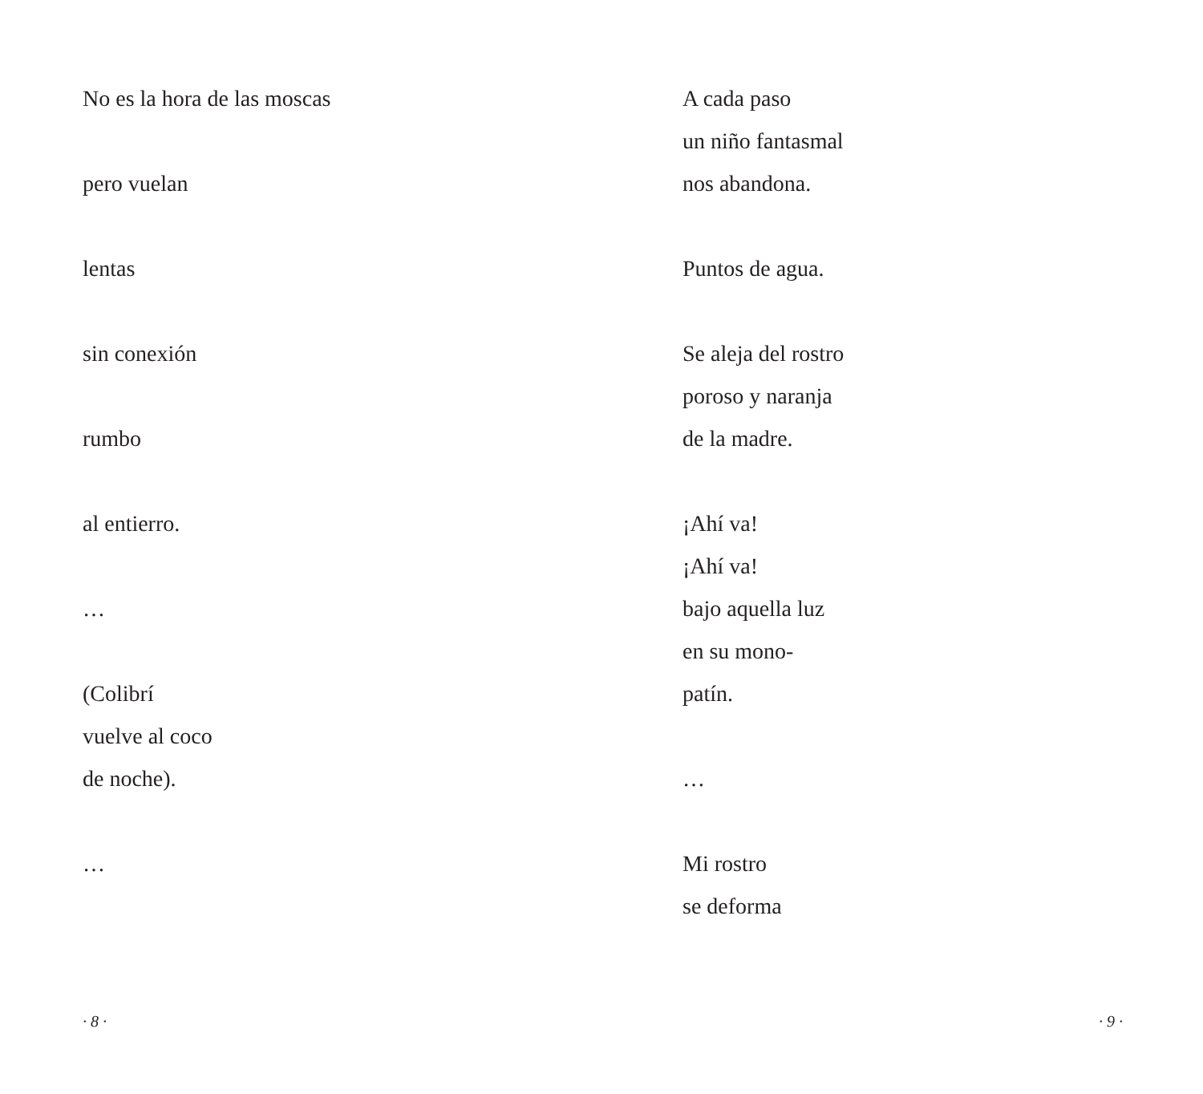No es la hora de las moscas
pero vuelan
lentas
sin conexión
rumbo
al entierro.
…
(Colibrí
vuelve al coco
de noche).
…
· 8 ·
A cada paso
un niño fantasmal
nos abandona.
Puntos de agua.
Se aleja del rostro
poroso y naranja
de la madre.
¡Ahí va!
¡Ahí va!
bajo aquella luz
en su mono-
patín.
…
Mi rostro
se deforma
· 9 ·